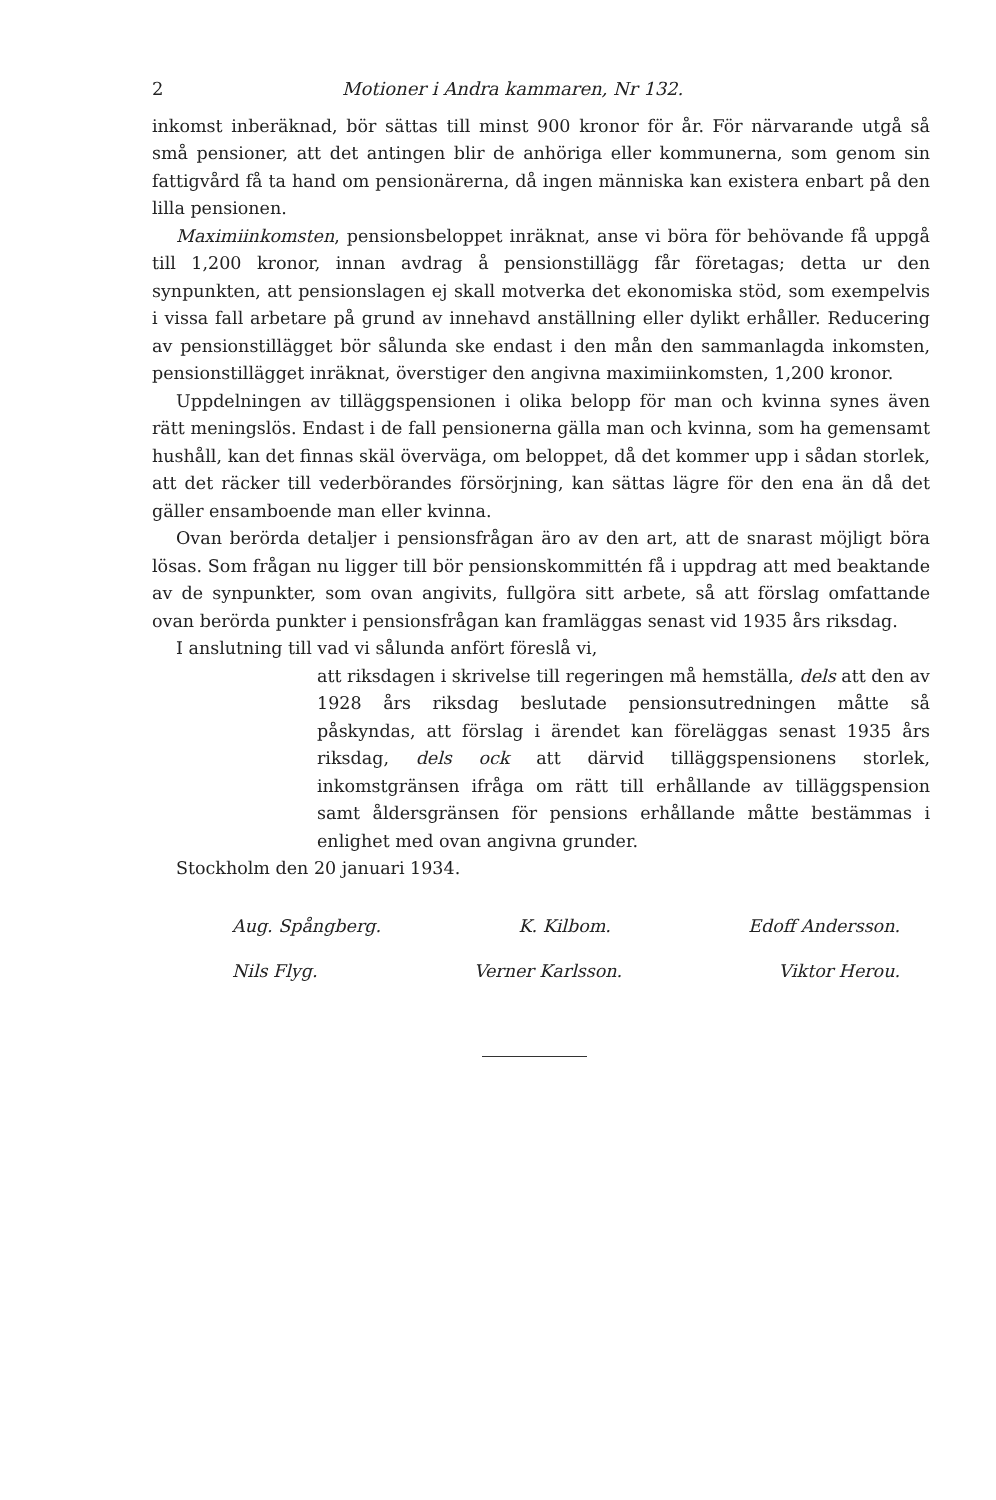2 Motioner i Andra kammaren, Nr 132.
inkomst inberäknad, bör sättas till minst 900 kronor för år. För närvarande utgå så små pensioner, att det antingen blir de anhöriga eller kommunerna, som genom sin fattigvård få ta hand om pensionärerna, då ingen människa kan existera enbart på den lilla pensionen.
Maximiinkomsten, pensionsbeloppet inräknat, anse vi böra för behövande få uppgå till 1,200 kronor, innan avdrag å pensionstillägg får företagas; detta ur den synpunkten, att pensionslagen ej skall motverka det ekonomiska stöd, som exempelvis i vissa fall arbetare på grund av innehavd anställning eller dylikt erhåller. Reducering av pensionstillägget bör sålunda ske endast i den mån den sammanlagda inkomsten, pensionstillägget inräknat, överstiger den angivna maximiinkomsten, 1,200 kronor.
Uppdelningen av tilläggspensionen i olika belopp för man och kvinna synes även rätt meningslös. Endast i de fall pensionerna gälla man och kvinna, som ha gemensamt hushåll, kan det finnas skäl överväga, om beloppet, då det kommer upp i sådan storlek, att det räcker till vederbörandes försörjning, kan sättas lägre för den ena än då det gäller ensamboende man eller kvinna.
Ovan berörda detaljer i pensionsfrågan äro av den art, att de snarast möjligt böra lösas. Som frågan nu ligger till bör pensionskommittén få i uppdrag att med beaktande av de synpunkter, som ovan angivits, fullgöra sitt arbete, så att förslag omfattande ovan berörda punkter i pensionsfrågan kan framläggas senast vid 1935 års riksdag.
I anslutning till vad vi sålunda anfört föreslå vi,
att riksdagen i skrivelse till regeringen må hemställa, dels att den av 1928 års riksdag beslutade pensionsutredningen måtte så påskyndas, att förslag i ärendet kan föreläggas senast 1935 års riksdag, dels ock att därvid tilläggspensionens storlek, inkomstgränsen ifråga om rätt till erhållande av tilläggspension samt åldersgränsen för pensions erhållande måtte bestämmas i enlighet med ovan angivna grunder.
Stockholm den 20 januari 1934.
Aug. Spångberg. K. Kilbom. Edoff Andersson.
Nils Flyg. Verner Karlsson. Viktor Herou.